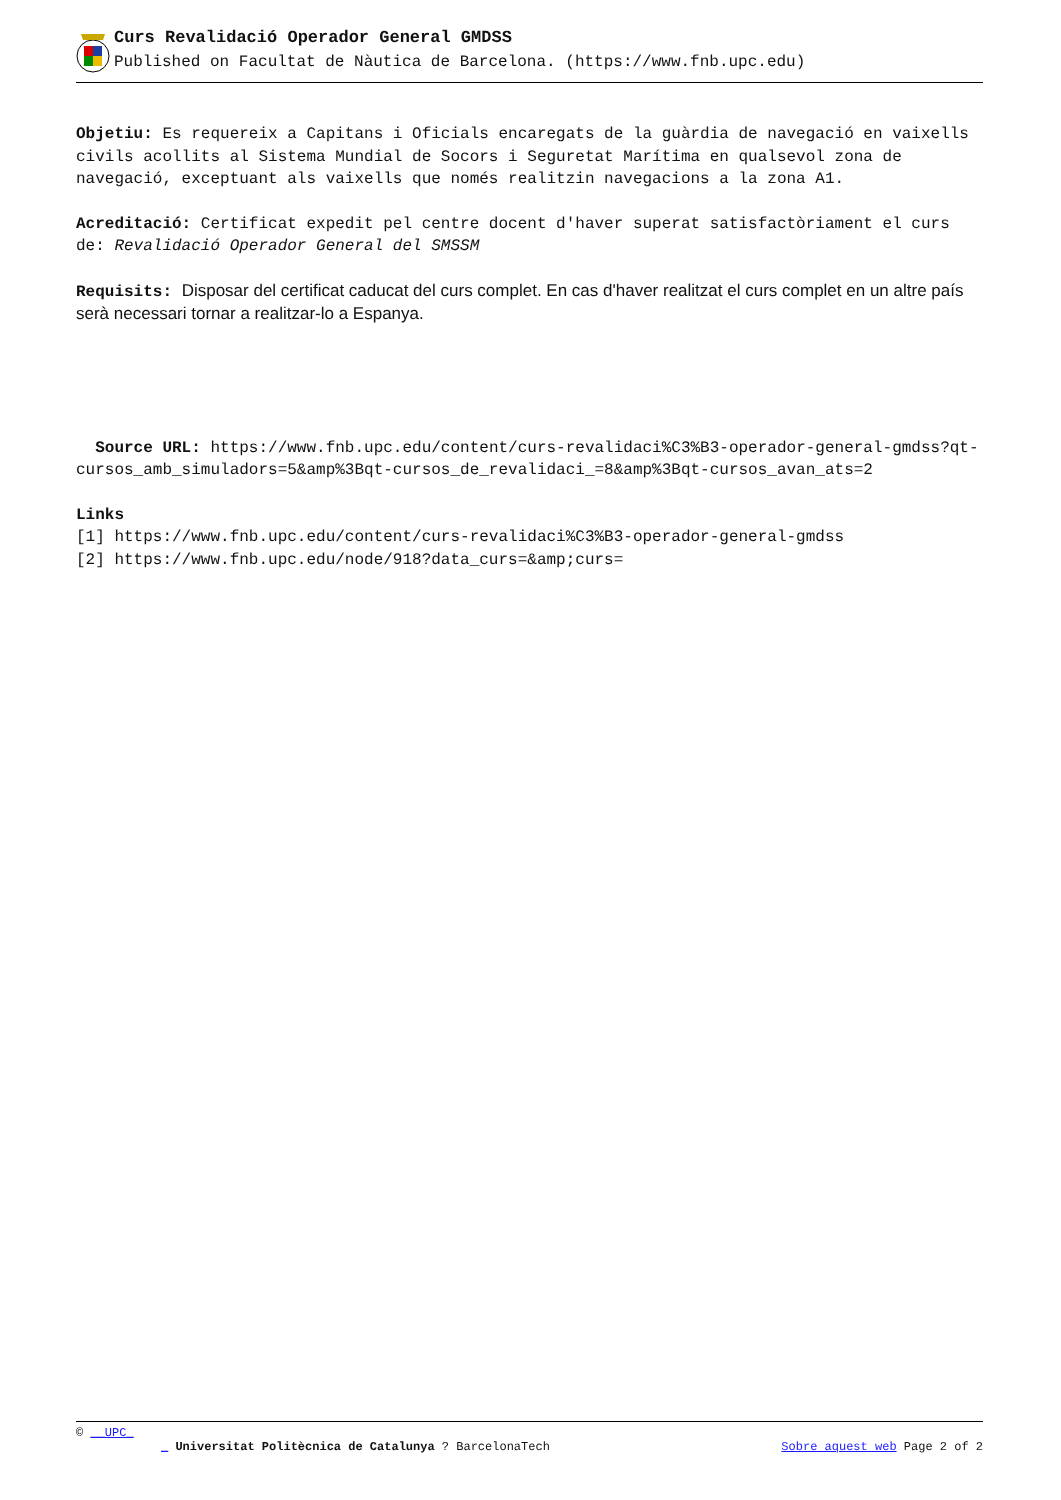Curs Revalidació Operador General GMDSS
Published on Facultat de Nàutica de Barcelona. (https://www.fnb.upc.edu)
Objetiu: Es requereix a Capitans i Oficials encaregats de la guàrdia de navegació en vaixells civils acollits al Sistema Mundial de Socors i Seguretat Marítima en qualsevol zona de navegació, exceptuant als vaixells que només realitzin navegacions a la zona A1.
Acreditació: Certificat expedit pel centre docent d'haver superat satisfactòriament el curs de: Revalidació Operador General del SMSSM
Requisits: Disposar del certificat caducat del curs complet. En cas d'haver realitzat el curs complet en un altre país serà necessari tornar a realitzar-lo a Espanya.
Source URL: https://www.fnb.upc.edu/content/curs-revalidaci%C3%B3-operador-general-gmdss?qt-cursos_amb_simuladors=5&amp%3Bqt-cursos_de_revalidaci_=8&amp%3Bqt-cursos_avan_ats=2
Links
[1] https://www.fnb.upc.edu/content/curs-revalidaci%C3%B3-operador-general-gmdss
[2] https://www.fnb.upc.edu/node/918?data_curs=&amp;curs=
© __UPC_
_ Universitat Politècnica de Catalunya ? BarcelonaTech Sobre aquest web Page 2 of 2